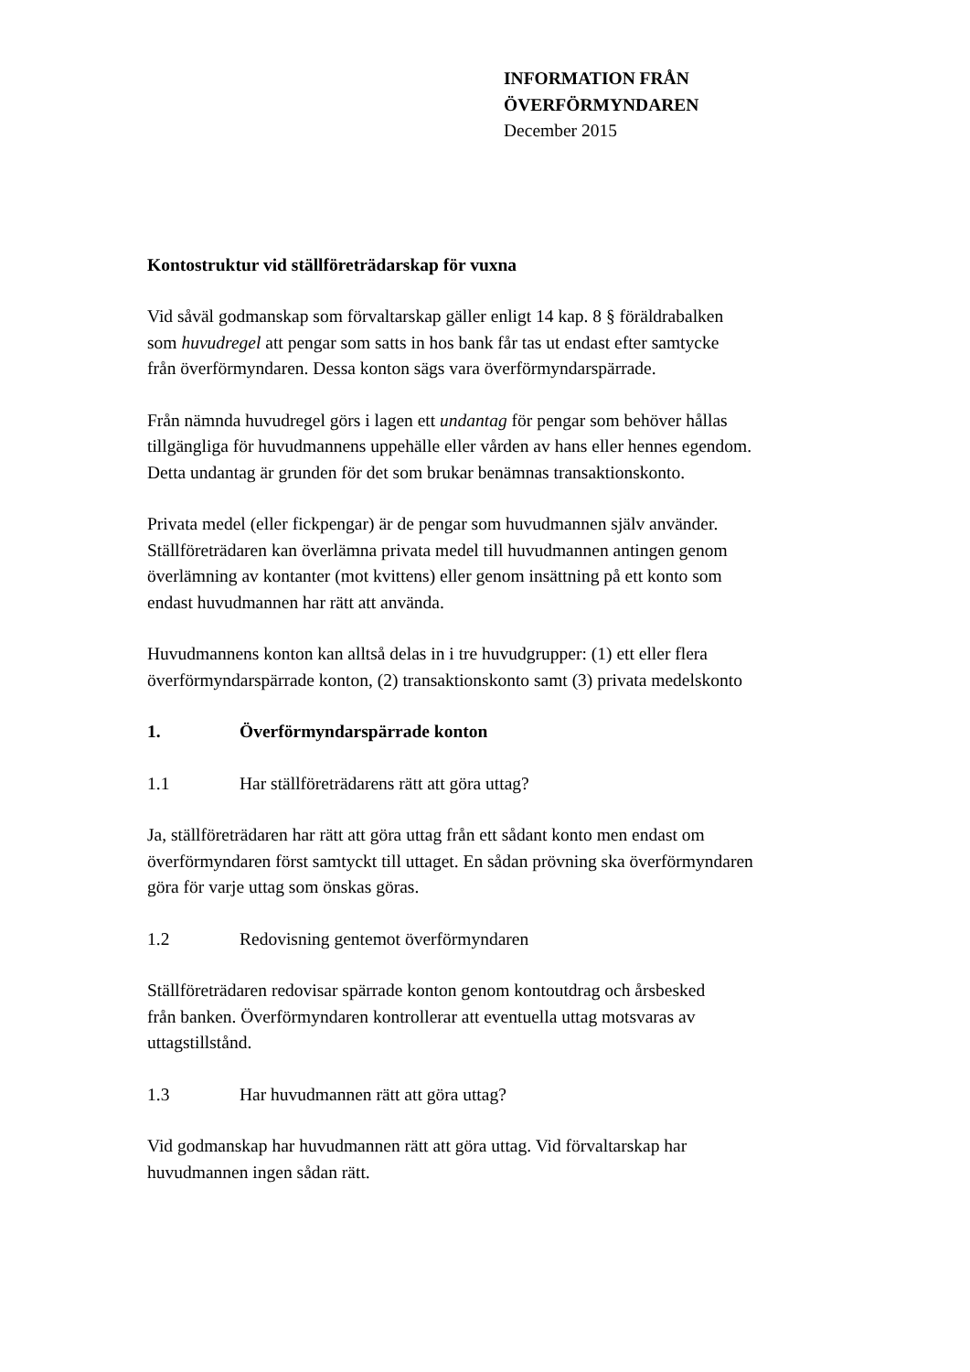INFORMATION FRÅN
ÖVERFÖRMYNDAREN
December 2015
Kontostruktur vid ställföreträdarskap för vuxna
Vid såväl godmanskap som förvaltarskap gäller enligt 14 kap. 8 § föräldrabalken
som huvudregel att pengar som satts in hos bank får tas ut endast efter samtycke
från överförmyndaren. Dessa konton sägs vara överförmyndarspärrade.
Från nämnda huvudregel görs i lagen ett undantag för pengar som behöver hållas
tillgängliga för huvudmannens uppehälle eller vården av hans eller hennes egendom.
Detta undantag är grunden för det som brukar benämnas transaktionskonto.
Privata medel (eller fickpengar) är de pengar som huvudmannen själv använder.
Ställföreträdaren kan överlämna privata medel till huvudmannen antingen genom
överlämning av kontanter (mot kvittens) eller genom insättning på ett konto som
endast huvudmannen har rätt att använda.
Huvudmannens konton kan alltså delas in i tre huvudgrupper: (1) ett eller flera
överförmyndarspärrade konton, (2) transaktionskonto samt (3) privata medelskonto
1. Överförmyndarspärrade konton
1.1 Har ställföreträdarens rätt att göra uttag?
Ja, ställföreträdaren har rätt att göra uttag från ett sådant konto men endast om
överförmyndaren först samtyckt till uttaget. En sådan prövning ska överförmyndaren
göra för varje uttag som önskas göras.
1.2 Redovisning gentemot överförmyndaren
Ställföreträdaren redovisar spärrade konton genom kontoutdrag och årsbesked
från banken. Överförmyndaren kontrollerar att eventuella uttag motsvaras av
uttagstillstånd.
1.3 Har huvudmannen rätt att göra uttag?
Vid godmanskap har huvudmannen rätt att göra uttag. Vid förvaltarskap har
huvudmannen ingen sådan rätt.